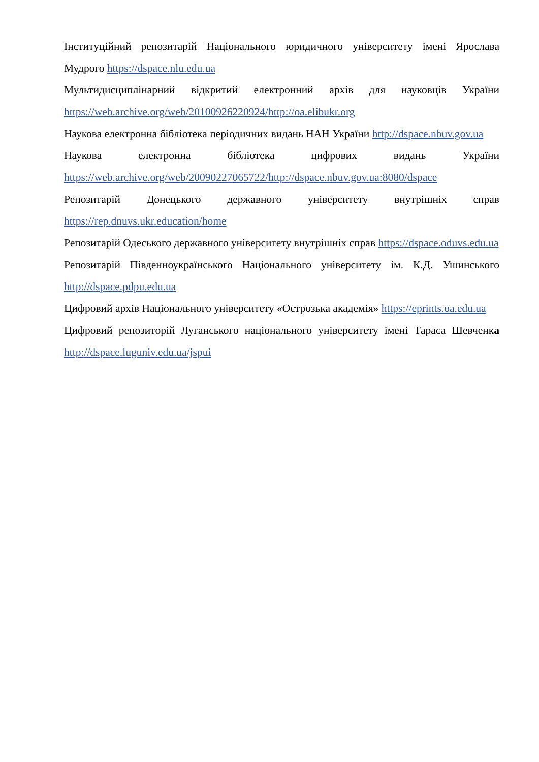Інституційний репозитарій Національного юридичного університету імені Ярослава Мудрого https://dspace.nlu.edu.ua
Мультидисциплінарний відкритий електронний архів для науковців України https://web.archive.org/web/20100926220924/http://oa.elibukr.org
Наукова електронна бібліотека періодичних видань НАН України http://dspace.nbuv.gov.ua
Наукова електронна бібліотека цифрових видань України https://web.archive.org/web/20090227065722/http://dspace.nbuv.gov.ua:8080/dspace
Репозитарій Донецького державного університету внутрішніх справ https://rep.dnuvs.ukr.education/home
Репозитарій Одеського державного університету внутрішніх справ https://dspace.oduvs.edu.ua
Репозитарій Південноукраїнського Національного університету ім. К.Д. Ушинського http://dspace.pdpu.edu.ua
Цифровий архів Національного університету «Острозька академія» https://eprints.oa.edu.ua
Цифровий репозиторій Луганського національного університету імені Тараса Шевченка http://dspace.luguniv.edu.ua/jspui